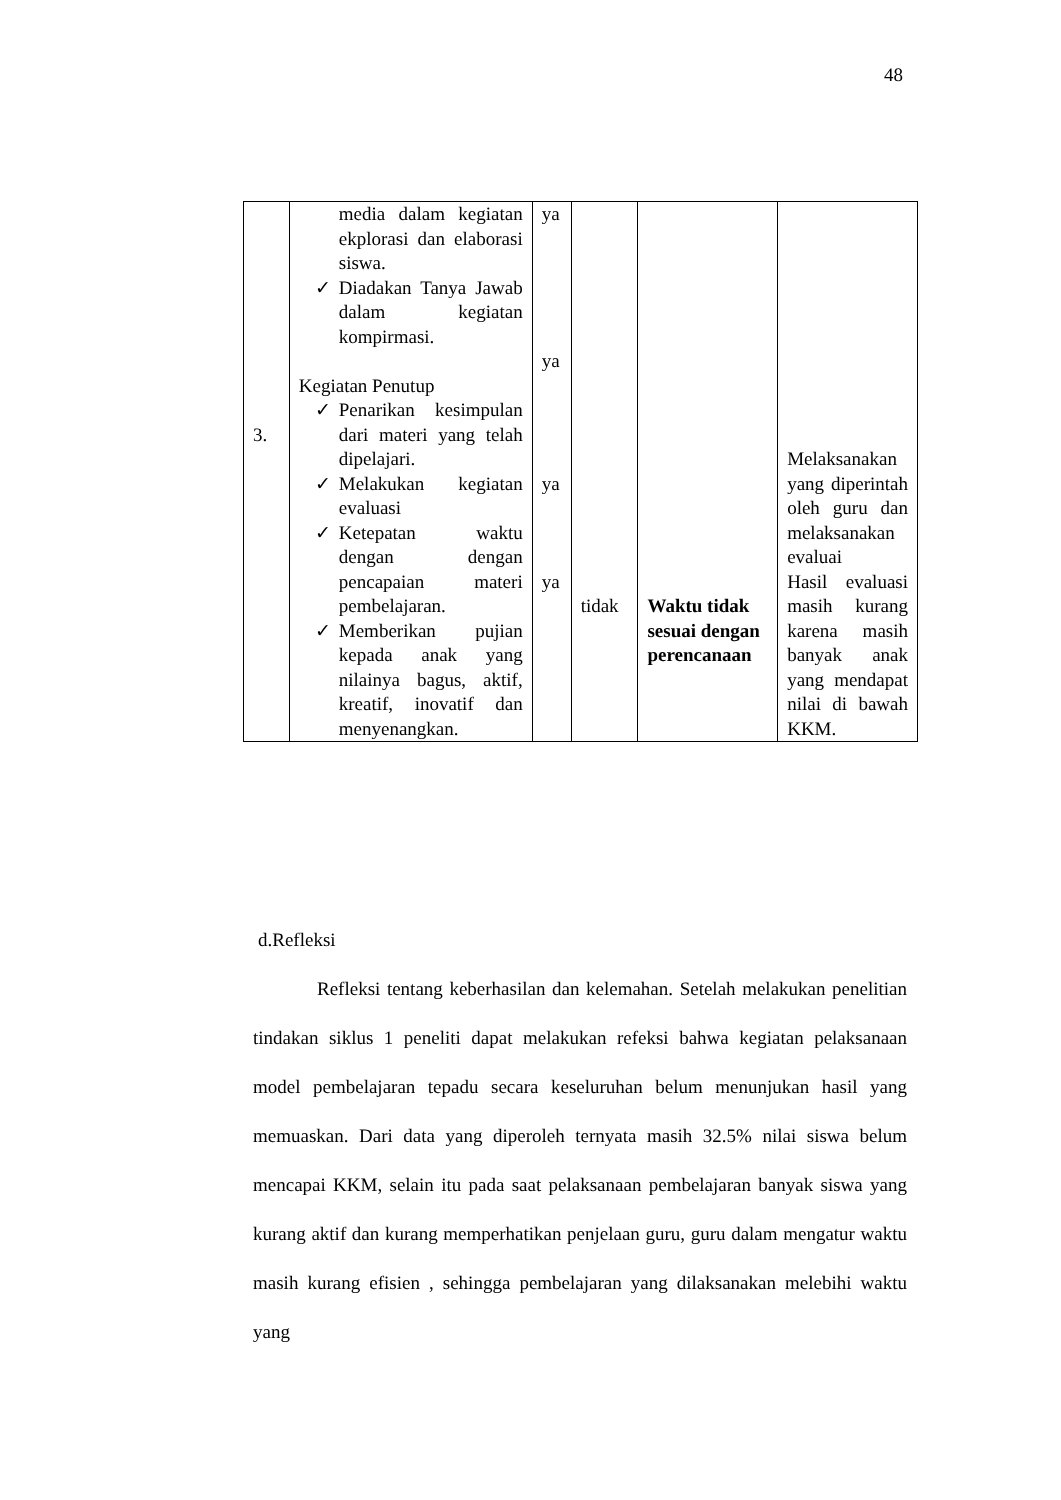48
| 3. | media dalam kegiatan ekplorasi dan elaborasi siswa. ✓ Diadakan Tanya Jawab dalam kegiatan kompirmasi. Kegiatan Penutup ✓ Penarikan kesimpulan dari materi yang telah dipelajari. ✓ Melakukan kegiatan evaluasi ✓ Ketepatan waktu dengan dengan pencapaian materi pembelajaran. ✓ Memberikan pujian kepada anak yang nilainya bagus, aktif, kreatif, inovatif dan menyenangkan. | ya ya ya ya | tidak | Waktu tidak sesuai dengan perencanaan | Melaksanakan yang diperintah oleh guru dan melaksanakan evaluai Hasil evaluasi masih kurang karena masih banyak anak yang mendapat nilai di bawah KKM. |
d.Refleksi
Refleksi tentang keberhasilan dan kelemahan. Setelah melakukan penelitian tindakan siklus 1 peneliti dapat melakukan refeksi bahwa kegiatan pelaksanaan model pembelajaran tepadu secara keseluruhan belum menunjukan hasil yang memuaskan. Dari data yang diperoleh ternyata masih 32.5% nilai siswa belum mencapai KKM, selain itu pada saat pelaksanaan pembelajaran banyak siswa yang kurang aktif dan kurang memperhatikan penjelaan guru, guru dalam mengatur waktu masih kurang efisien , sehingga pembelajaran yang dilaksanakan melebihi waktu yang